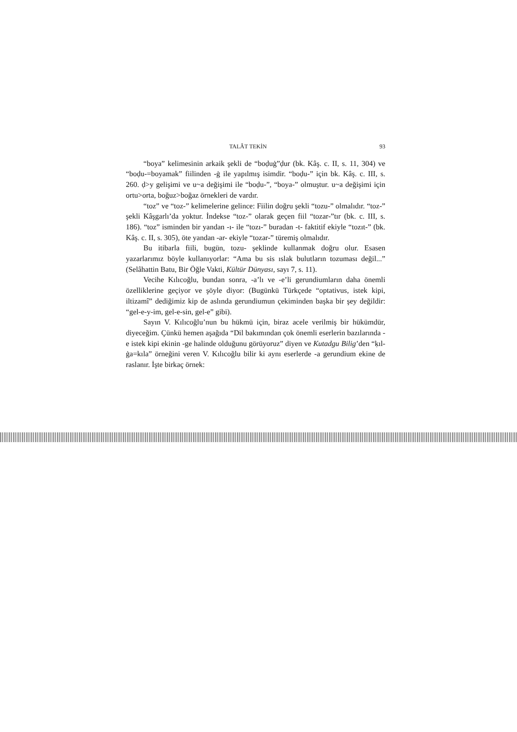TALÂT TEKİN 93
“boya” kelimesinin arkaik şekli de “boḍuġ”ḍur (bk. Kâş. c. II, s. 11, 304) ve “boḍu-=boyamak” fiilinden -ġ ile yapılmış isimdir. “boḍu-” için bk. Kâş. c. III, s. 260. ḍ>y gelişimi ve u~a değişimi ile “boḍu-”, “boya-” olmuştur. u~a değişimi için ortu>orta, boğuz>boğaz örnekleri de vardır.
“toz” ve “toz-” kelimelerine gelince: Fiilin doğru şekli “tozu-” olmalıdır. “toz-” şekli Kâşgarlı’da yoktur. İndekse “toz-” olarak geçen fiil “tozar-”tır (bk. c. III, s. 186). “toz” isminden bir yandan -ı- ile “tozı-” buradan -t- faktitif ekiyle “tozıt-” (bk. Kâş. c. II, s. 305), öte yandan -ar- ekiyle “tozar-” türemiş olmalıdır.
Bu itibarla fiili, bugün, tozu- şeklinde kullanmak doğru olur. Esasen yazarlarımız böyle kullanıyorlar: “Ama bu sis ıslak bulutların tozuması değil...” (Selâhattin Batu, Bir Öğle Vakti, Kültür Dünyası, sayı 7, s. 11).
Vecihe Kılıcoğlu, bundan sonra, -a’lı ve -e’li gerundiumların daha önemli özelliklerine geçiyor ve şöyle diyor: (Bugünkü Türkçede “optativus, istek kipi, iltizamî” dediğimiz kip de aslında gerundiumun çekiminden başka bir şey değildir: “gel-e-y-im, gel-e-sin, gel-e” gibi).
Sayın V. Kılıcoğlu’nun bu hükmü için, biraz acele verilmiş bir hükümdür, diyeceğim. Çünkü hemen aşağıda “Dil bakımından çok önemli eserlerin bazılarında -e istek kipi ekinin -ge halinde olduğunu görüyoruz” diyen ve Kutadgu Bilig’den “ḳıl-ġa=kıla” örneğini veren V. Kılıcoğlu bilir ki aynı eserlerde -a gerundium ekine de raslanır. İşte birkaç örnek: